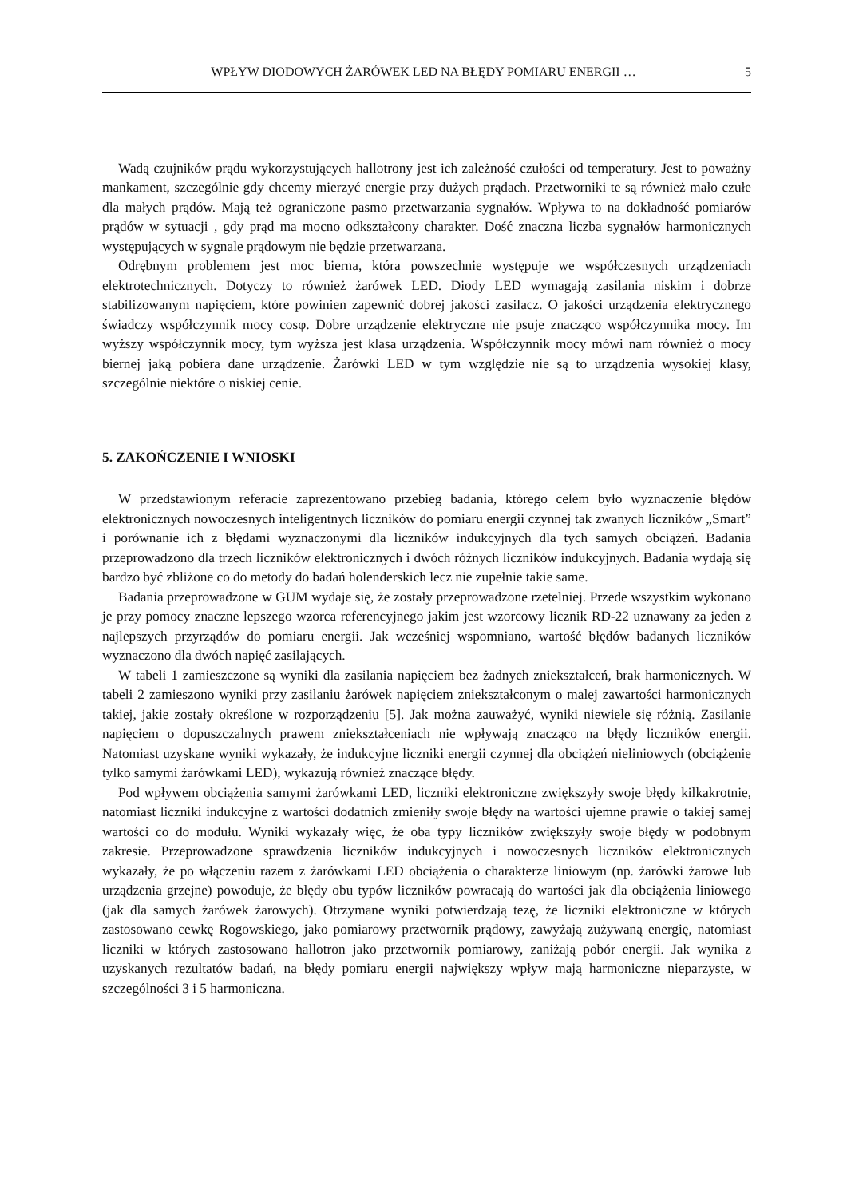WPŁYW DIODOWYCH ŻARÓWEK LED NA BŁĘDY POMIARU ENERGII … 5
Wadą czujników prądu wykorzystujących hallotrony jest ich zależność czułości od temperatury. Jest to poważny mankament, szczególnie gdy chcemy mierzyć energie przy dużych prądach. Przetworniki te są również mało czułe dla małych prądów. Mają też ograniczone pasmo przetwarzania sygnałów. Wpływa to na dokładność pomiarów prądów w sytuacji , gdy prąd ma mocno odkształcony charakter. Dość znaczna liczba sygnałów harmonicznych występujących w sygnale prądowym nie będzie przetwarzana.
Odrębnym problemem jest moc bierna, która powszechnie występuje we współczesnych urządzeniach elektrotechnicznych. Dotyczy to również żarówek LED. Diody LED wymagają zasilania niskim i dobrze stabilizowanym napięciem, które powinien zapewnić dobrej jakości zasilacz. O jakości urządzenia elektrycznego świadczy współczynnik mocy cosφ. Dobre urządzenie elektryczne nie psuje znacząco współczynnika mocy. Im wyższy współczynnik mocy, tym wyższa jest klasa urządzenia. Współczynnik mocy mówi nam również o mocy biernej jaką pobiera dane urządzenie. Żarówki LED w tym względzie nie są to urządzenia wysokiej klasy, szczególnie niektóre o niskiej cenie.
5. ZAKOŃCZENIE I WNIOSKI
W przedstawionym referacie zaprezentowano przebieg badania, którego celem było wyznaczenie błędów elektronicznych nowoczesnych inteligentnych liczników do pomiaru energii czynnej tak zwanych liczników „Smart” i porównanie ich z błędami wyznaczonymi dla liczników indukcyjnych dla tych samych obciążeń. Badania przeprowadzono dla trzech liczników elektronicznych i dwóch różnych liczników indukcyjnych. Badania wydają się bardzo być zbliżone co do metody do badań holenderskich lecz nie zupełnie takie same.
Badania przeprowadzone w GUM wydaje się, że zostały przeprowadzone rzetelniej. Przede wszystkim wykonano je przy pomocy znaczne lepszego wzorca referencyjnego jakim jest wzorcowy licznik RD-22 uznawany za jeden z najlepszych przyrządów do pomiaru energii. Jak wcześniej wspomniano, wartość błędów badanych liczników wyznaczono dla dwóch napięć zasilających.
W tabeli 1 zamieszczone są wyniki dla zasilania napięciem bez żadnych zniekształceń, brak harmonicznych. W tabeli 2 zamieszono wyniki przy zasilaniu żarówek napięciem zniekształconym o malej zawartości harmonicznych takiej, jakie zostały określone w rozporządzeniu [5]. Jak można zauważyć, wyniki niewiele się różnią. Zasilanie napięciem o dopuszczalnych prawem zniekształceniach nie wpływają znacząco na błędy liczników energii. Natomiast uzyskane wyniki wykazały, że indukcyjne liczniki energii czynnej dla obciążeń nieliniowych (obciążenie tylko samymi żarówkami LED), wykazują również znaczące błędy.
Pod wpływem obciążenia samymi żarówkami LED, liczniki elektroniczne zwiększyły swoje błędy kilkakrotnie, natomiast liczniki indukcyjne z wartości dodatnich zmieniły swoje błędy na wartości ujemne prawie o takiej samej wartości co do modułu. Wyniki wykazały więc, że oba typy liczników zwiększyły swoje błędy w podobnym zakresie. Przeprowadzone sprawdzenia liczników indukcyjnych i nowoczesnych liczników elektronicznych wykazały, że po włączeniu razem z żarówkami LED obciążenia o charakterze liniowym (np. żarówki żarowe lub urządzenia grzejne) powoduje, że błędy obu typów liczników powracają do wartości jak dla obciążenia liniowego (jak dla samych żarówek żarowych). Otrzymane wyniki potwierdzają tezę, że liczniki elektroniczne w których zastosowano cewkę Rogowskiego, jako pomiarowy przetwornik prądowy, zawyżają zużywaną energię, natomiast liczniki w których zastosowano hallotron jako przetwornik pomiarowy, zaniżają pobór energii. Jak wynika z uzyskanych rezultatów badań, na błędy pomiaru energii największy wpływ mają harmoniczne nieparzyste, w szczególności 3 i 5 harmoniczna.